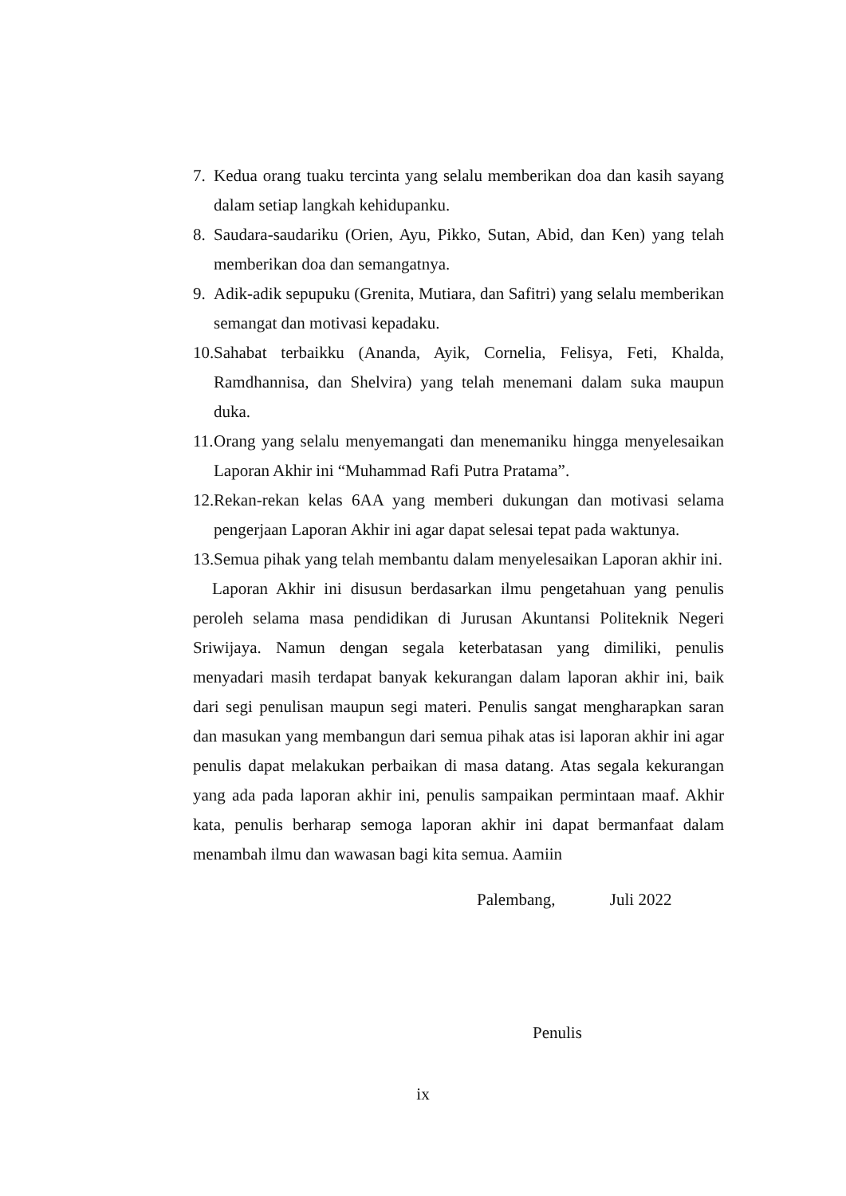7. Kedua orang tuaku tercinta yang selalu memberikan doa dan kasih sayang dalam setiap langkah kehidupanku.
8. Saudara-saudariku (Orien, Ayu, Pikko, Sutan, Abid, dan Ken) yang telah memberikan doa dan semangatnya.
9. Adik-adik sepupuku (Grenita, Mutiara, dan Safitri) yang selalu memberikan semangat dan motivasi kepadaku.
10. Sahabat terbaikku (Ananda, Ayik, Cornelia, Felisya, Feti, Khalda, Ramdhannisa, dan Shelvira) yang telah menemani dalam suka maupun duka.
11. Orang yang selalu menyemangati dan menemaniku hingga menyelesaikan Laporan Akhir ini “Muhammad Rafi Putra Pratama”.
12. Rekan-rekan kelas 6AA yang memberi dukungan dan motivasi selama pengerjaan Laporan Akhir ini agar dapat selesai tepat pada waktunya.
13. Semua pihak yang telah membantu dalam menyelesaikan Laporan akhir ini.
Laporan Akhir ini disusun berdasarkan ilmu pengetahuan yang penulis peroleh selama masa pendidikan di Jurusan Akuntansi Politeknik Negeri Sriwijaya. Namun dengan segala keterbatasan yang dimiliki, penulis menyadari masih terdapat banyak kekurangan dalam laporan akhir ini, baik dari segi penulisan maupun segi materi. Penulis sangat mengharapkan saran dan masukan yang membangun dari semua pihak atas isi laporan akhir ini agar penulis dapat melakukan perbaikan di masa datang. Atas segala kekurangan yang ada pada laporan akhir ini, penulis sampaikan permintaan maaf. Akhir kata, penulis berharap semoga laporan akhir ini dapat bermanfaat dalam menambah ilmu dan wawasan bagi kita semua. Aamiin
Palembang, Juli 2022
Penulis
ix